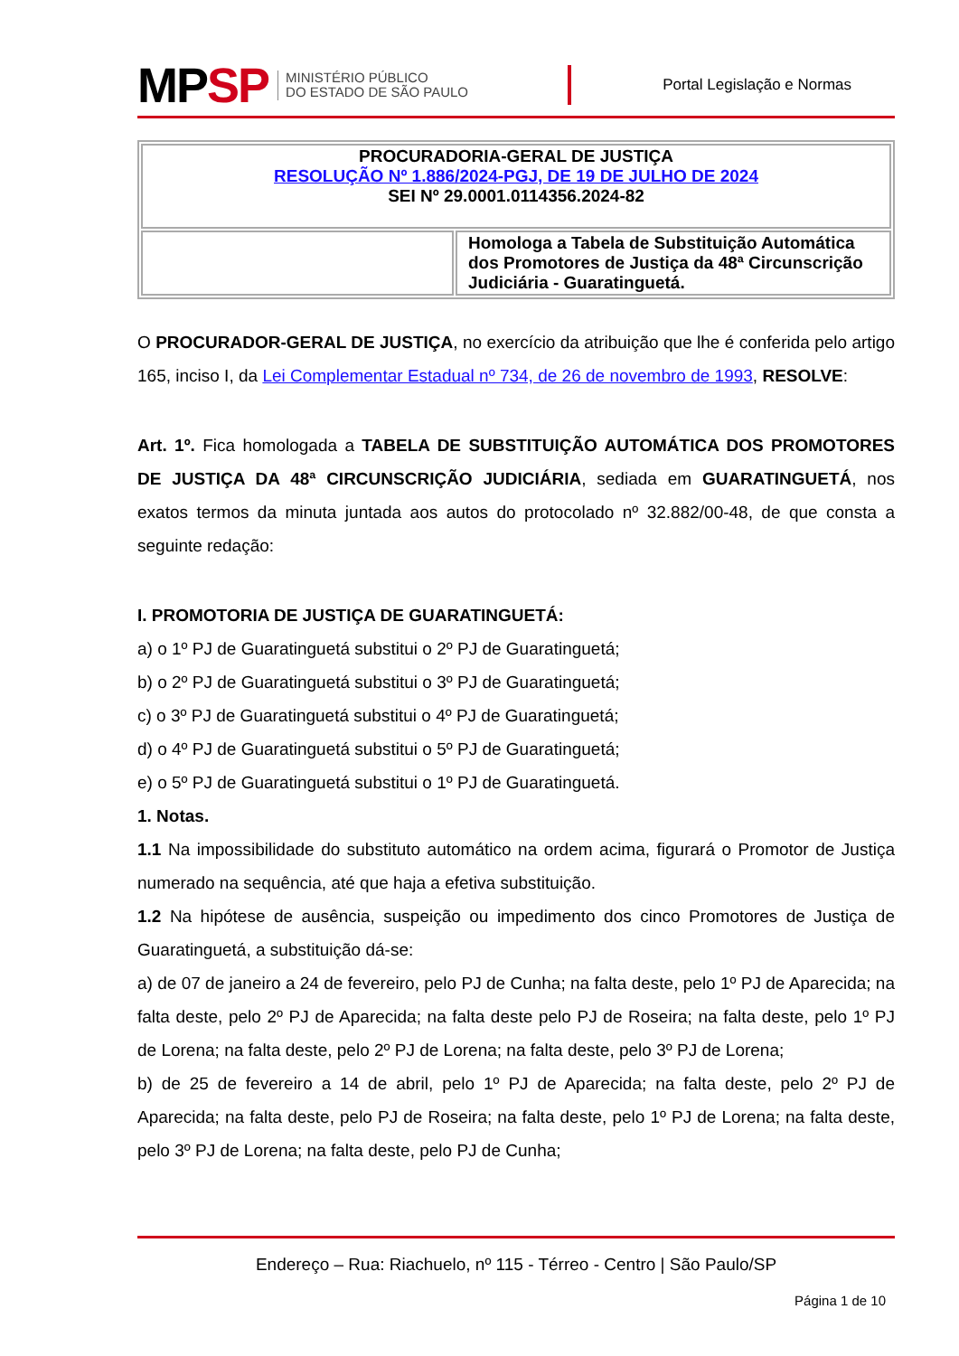MPSP
MINISTÉRIO PÚBLICO
DO ESTADO DE SÃO PAULO
Portal Legislação e Normas
| PROCURADORIA-GERAL DE JUSTIÇA RESOLUÇÃO Nº 1.886/2024-PGJ, DE 19 DE JULHO DE 2024 SEI Nº 29.0001.0114356.2024-82 | |
| | Homologa a Tabela de Substituição Automática dos Promotores de Justiça da 48ª Circunscrição Judiciária - Guaratinguetá. |
O PROCURADOR-GERAL DE JUSTIÇA, no exercício da atribuição que lhe é conferida pelo artigo 165, inciso I, da Lei Complementar Estadual nº 734, de 26 de novembro de 1993, RESOLVE:
Art. 1º. Fica homologada a TABELA DE SUBSTITUIÇÃO AUTOMÁTICA DOS PROMOTORES DE JUSTIÇA DA 48ª CIRCUNSCRIÇÃO JUDICIÁRIA, sediada em GUARATINGUETÁ, nos exatos termos da minuta juntada aos autos do protocolado nº 32.882/00-48, de que consta a seguinte redação:
I. PROMOTORIA DE JUSTIÇA DE GUARATINGUETÁ:
a) o 1º PJ de Guaratinguetá substitui o 2º PJ de Guaratinguetá;
b) o 2º PJ de Guaratinguetá substitui o 3º PJ de Guaratinguetá;
c) o 3º PJ de Guaratinguetá substitui o 4º PJ de Guaratinguetá;
d) o 4º PJ de Guaratinguetá substitui o 5º PJ de Guaratinguetá;
e) o 5º PJ de Guaratinguetá substitui o 1º PJ de Guaratinguetá.
1. Notas.
1.1 Na impossibilidade do substituto automático na ordem acima, figurará o Promotor de Justiça numerado na sequência, até que haja a efetiva substituição.
1.2 Na hipótese de ausência, suspeição ou impedimento dos cinco Promotores de Justiça de Guaratinguetá, a substituição dá-se:
a) de 07 de janeiro a 24 de fevereiro, pelo PJ de Cunha; na falta deste, pelo 1º PJ de Aparecida; na falta deste, pelo 2º PJ de Aparecida; na falta deste pelo PJ de Roseira; na falta deste, pelo 1º PJ de Lorena; na falta deste, pelo 2º PJ de Lorena; na falta deste, pelo 3º PJ de Lorena;
b) de 25 de fevereiro a 14 de abril, pelo 1º PJ de Aparecida; na falta deste, pelo 2º PJ de Aparecida; na falta deste, pelo PJ de Roseira; na falta deste, pelo 1º PJ de Lorena; na falta deste, pelo 3º PJ de Lorena; na falta deste, pelo PJ de Cunha;
Endereço – Rua: Riachuelo, nº 115 - Térreo - Centro | São Paulo/SP
Página 1 de 10